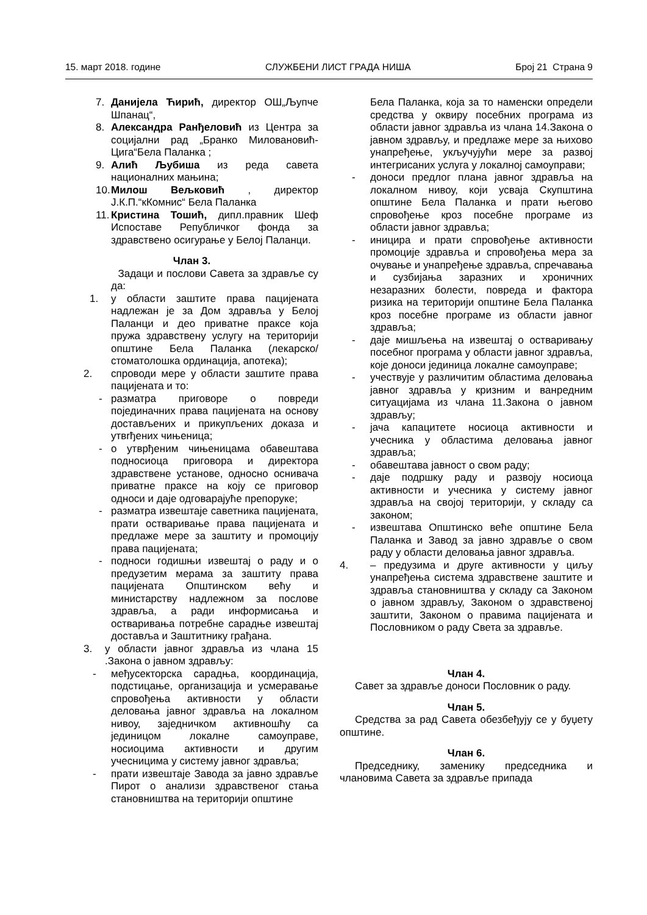15. март 2018. године СЛУЖБЕНИ ЛИСТ ГРАДА НИША Број 21 Страна 9
7. Данијела Ћирић, директор ОШ„Љупче Шпанац“,
8. Александра Ранђеловић из Центра за социјални рад „Бранко Миловановић-Цига“Бела Паланка ;
9. Алић Љубиша из реда савета националних мањина;
10. Милош Вељковић , директор Ј.К.П.“кКомнис“ Бела Паланка
11. Кристина Тошић, дипл.правник Шеф Испоставе Републичког фонда за здравствено осигурање у Белој Паланци.
Члан 3.
Задаци и послови Савета за здравље су да:
1. у области заштите права пацијената надлежан је за Дом здравља у Белој Паланци и део приватне праксе која пружа здравствену услугу на територији општине Бела Паланка (лекарско/стоматолошка ординација, апотека);
2. спроводи мере у области заштите права пацијената и то:
- разматра приговоре о повреди појединачних права пацијената на основу достављених и прикупљених доказа и утвrђених чињеница;
- о утврђеним чињеницама обавештава подносиоца приговора и директора здравствене установе, односно оснивача приватне праксе на коју се приговор односи и даје одговарајуће препоруке;
- разматра извештаје саветника пацијената, прати остваривање права пацијената и предлаже мере за заштиту и промоцију права пацијената;
- подноси годишњи извештај о раду и о предузетим мерама за заштиту права пацијената Општинском већу и министарству надлежном за послове здравља, а ради информисања и остваривања потребне сарадње извештај доставља и Заштитнику грађана.
3. у области јавног здравља из члана 15 .Закона о јавном здрављу:
- међусекторска сарадња, координација, подстицање, организација и усмеравање спровођења активности у области деловања јавног здравља на локалном нивоу, заједничком активношћу са јединицом локалне самоуправе, носиоцима активности и другим учесницима у систему јавног здравља;
- прати извештаје Завода за јавно здравље Пирот о анализи здравственог стања становништва на територији општине
Бела Паланка, која за то наменски определи средства у оквиру посебних програма из области јавног здравља из члана 14.Закона о јавном здрављу, и предлаже мере за њихово унапређење, укључујући мере за развој интегрисаних услуга у локалној самоуправи;
- доноси предлог плана јавног здравља на локалном нивоу, који усваја Скупштина општине Бела Паланка и прати његово спровођење кроз посебне програме из области јавног здравља;
- иницира и прати спровођење активности промоције здравља и спровођења мера за очување и унапређење здравља, спречавања и сузбијања заразних и хроничних незаразних болести, повреда и фактора ризика на територији општине Бела Паланка кроз посебне програме из области јавног здравља;
- даје мишљења на извештај о остваривању посебног програма у области јавног здравља, које доноси јединица локалне самоуправе;
- учествује у различитим областима деловања јавног здравља у кризним и ванредним ситуацијама из члана 11.Закона о јавном здрављу;
- јача капацитете носиоца активности и учесника у областима деловања јавног здравља;
- обавештава јавност о свом раду;
- даје подршку раду и развоју носиоца активности и учесника у систему јавног здравља на својој територији, у складу са законом;
- извештава Општинско веће општине Бела Паланка и Завод за јавно здравље о свом раду у области деловања јавног здравља.
4. – предузима и друге активности у циљу унапређења система здравствене заштите и здравља становништва у складу са Законом о јавном здрављу, Законом о здравственој заштити, Законом о правима пацијената и Пословником о раду Света за здравље.
Члан 4.
Савет за здравље доноси Пословник о раду.
Члан 5.
Средства за рад Савета обезбеђују се у буџету општине.
Члан 6.
Председнику, заменику председника и члановима Савета за здравље припада